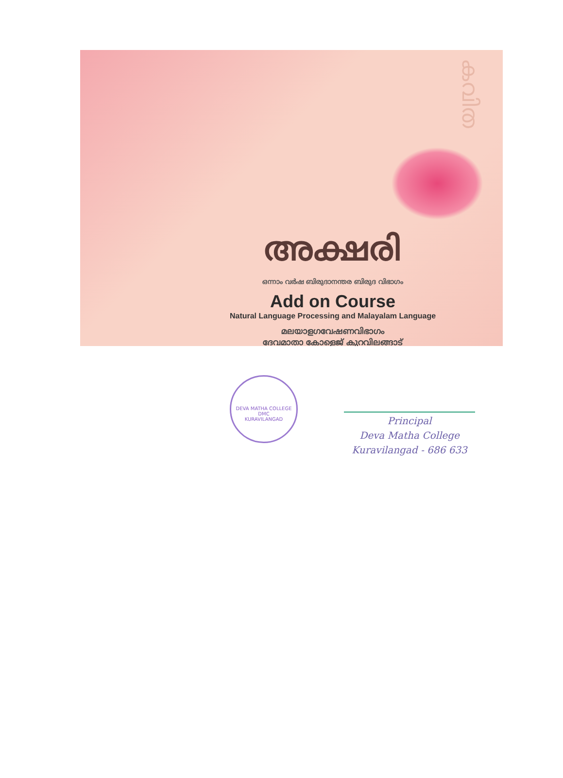കവിത
അക്ഷരി
ഒന്നാം വർഷ ബിരുദാനന്തര ബിരുദ വിഭാഗം
Add on Course
Natural Language Processing and Malayalam Language
മലയാളഗവേഷണവിഭാഗം
ദേവമാതാ കോളെജ് കുറവിലങ്ങാട്
DEVA MATHA COLLEGE
DMC
KURAVILANGAD
Principal
Deva Matha College
Kuravilangad - 686 633